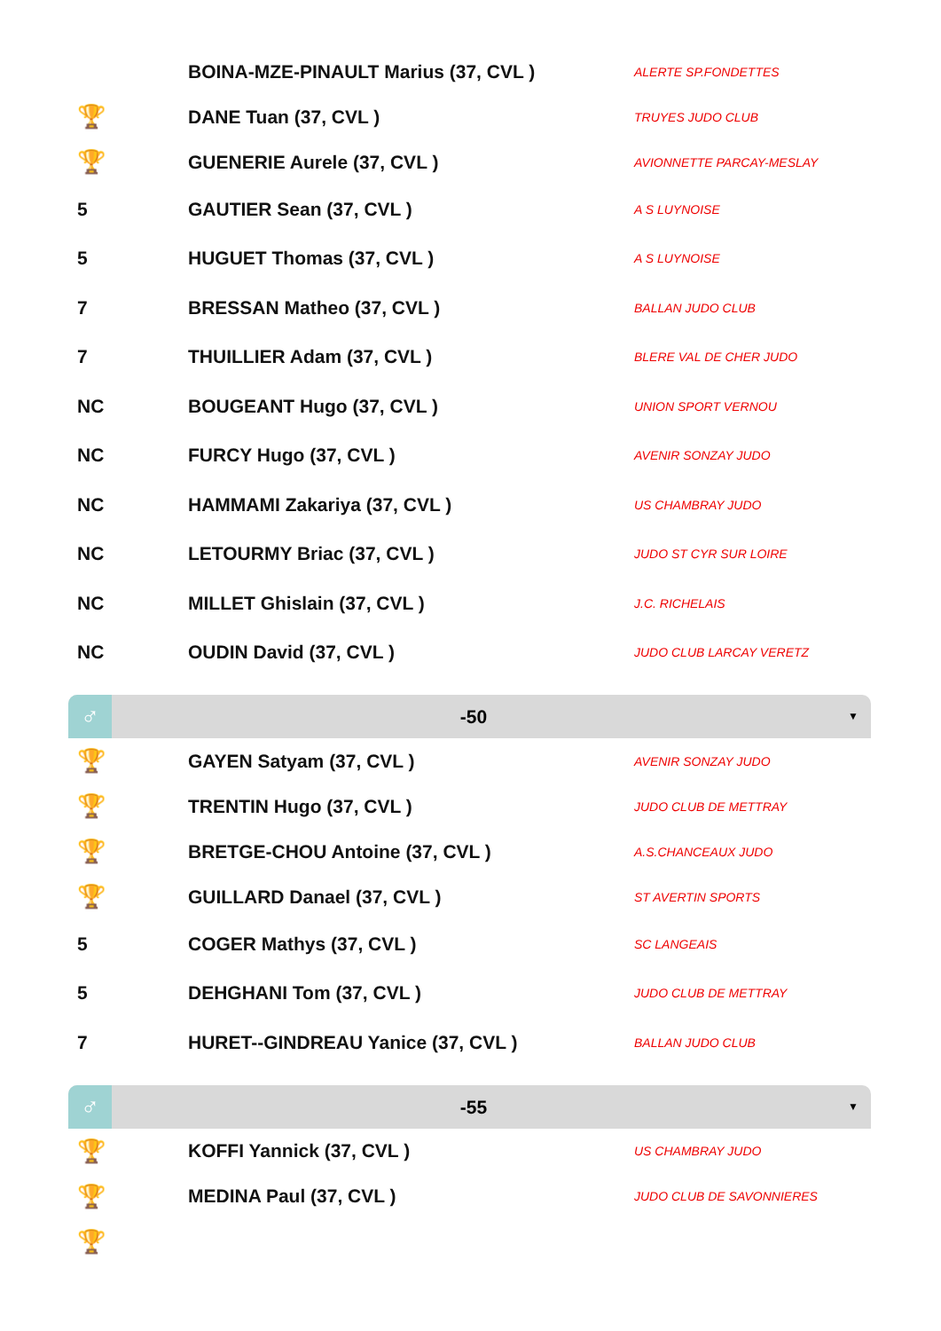| | BOINA-MZE-PINAULT Marius (37, CVL ) | ALERTE SP.FONDETTES |
| 🏆 | DANE Tuan (37, CVL ) | TRUYES JUDO CLUB |
| 🏆 | GUENERIE Aurele (37, CVL ) | AVIONNETTE PARCAY-MESLAY |
| 5 | GAUTIER Sean (37, CVL ) | A S LUYNOISE |
| 5 | HUGUET Thomas (37, CVL ) | A S LUYNOISE |
| 7 | BRESSAN Matheo (37, CVL ) | BALLAN JUDO CLUB |
| 7 | THUILLIER Adam (37, CVL ) | BLERE VAL DE CHER JUDO |
| NC | BOUGEANT Hugo (37, CVL ) | UNION SPORT VERNOU |
| NC | FURCY Hugo (37, CVL ) | AVENIR SONZAY JUDO |
| NC | HAMMAMI Zakariya (37, CVL ) | US CHAMBRAY JUDO |
| NC | LETOURMY Briac (37, CVL ) | JUDO ST CYR SUR LOIRE |
| NC | MILLET Ghislain (37, CVL ) | J.C. RICHELAIS |
| NC | OUDIN David (37, CVL ) | JUDO CLUB LARCAY VERETZ |
♂
-50
▼
| 🏆 | GAYEN Satyam (37, CVL ) | AVENIR SONZAY JUDO |
| 🏆 | TRENTIN Hugo (37, CVL ) | JUDO CLUB DE METTRAY |
| 🏆 | BRETGE-CHOU Antoine (37, CVL ) | A.S.CHANCEAUX JUDO |
| 🏆 | GUILLARD Danael (37, CVL ) | ST AVERTIN SPORTS |
| 5 | COGER Mathys (37, CVL ) | SC LANGEAIS |
| 5 | DEHGHANI Tom (37, CVL ) | JUDO CLUB DE METTRAY |
| 7 | HURET--GINDREAU Yanice (37, CVL ) | BALLAN JUDO CLUB |
♂
-55
▼
| 🏆 | KOFFI Yannick (37, CVL ) | US CHAMBRAY JUDO |
| 🏆 | MEDINA Paul (37, CVL ) | JUDO CLUB DE SAVONNIERES |
| 🏆 | | |